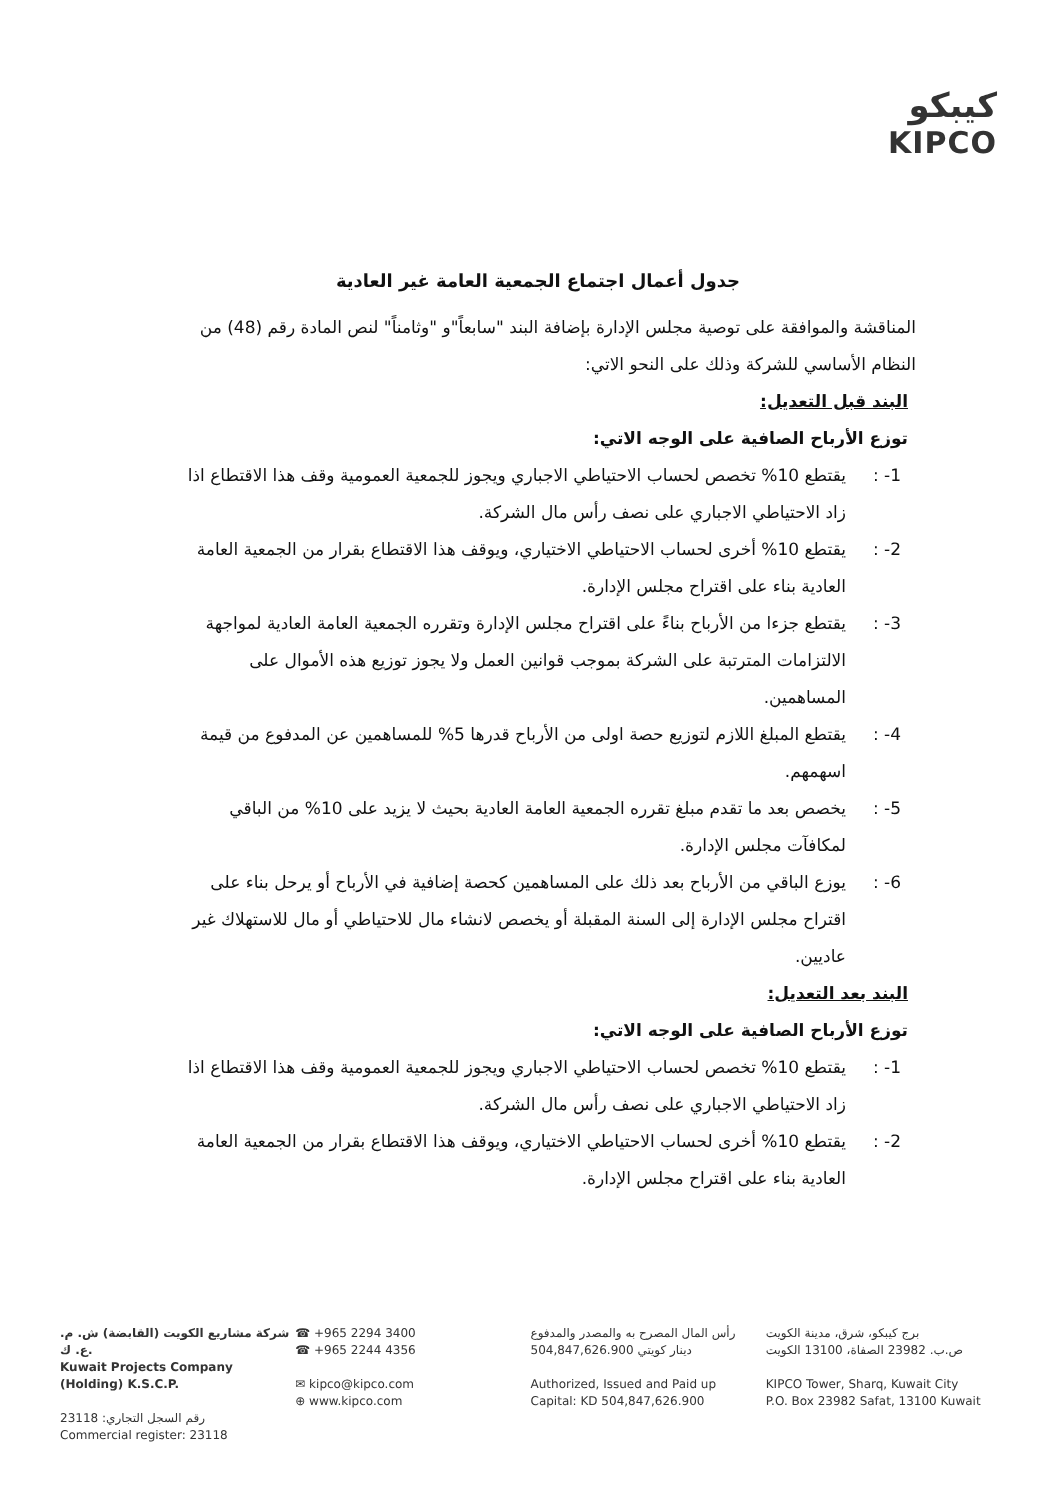كيبكو
KIPCO
جدول أعمال اجتماع الجمعية العامة غير العادية
المناقشة والموافقة على توصية مجلس الإدارة بإضافة البند "سابعاً"و "وثامناً" لنص المادة رقم (48) من النظام الأساسي للشركة وذلك على النحو الاتي:
البند قبل التعديل:
توزع الأرباح الصافية على الوجه الاتي:
1- : يقتطع 10% تخصص لحساب الاحتياطي الاجباري ويجوز للجمعية العمومية وقف هذا الاقتطاع اذا زاد الاحتياطي الاجباري على نصف رأس مال الشركة.
2- : يقتطع 10% أخرى لحساب الاحتياطي الاختياري، ويوقف هذا الاقتطاع بقرار من الجمعية العامة العادية بناء على اقتراح مجلس الإدارة.
3- : يقتطع جزءا من الأرباح بناءً على اقتراح مجلس الإدارة وتقرره الجمعية العامة العادية لمواجهة الالتزامات المترتبة على الشركة بموجب قوانين العمل ولا يجوز توزيع هذه الأموال على المساهمين.
4- : يقتطع المبلغ اللازم لتوزيع حصة اولى من الأرباح قدرها 5% للمساهمين عن المدفوع من قيمة اسهمهم.
5- : يخصص بعد ما تقدم مبلغ تقرره الجمعية العامة العادية بحيث لا يزيد على 10% من الباقي لمكافآت مجلس الإدارة.
6- : يوزع الباقي من الأرباح بعد ذلك على المساهمين كحصة إضافية في الأرباح أو يرحل بناء على اقتراح مجلس الإدارة إلى السنة المقبلة أو يخصص لانشاء مال للاحتياطي أو مال للاستهلاك غير عاديين.
البند بعد التعديل:
توزع الأرباح الصافية على الوجه الاتي:
1- : يقتطع 10% تخصص لحساب الاحتياطي الاجباري ويجوز للجمعية العمومية وقف هذا الاقتطاع اذا زاد الاحتياطي الاجباري على نصف رأس مال الشركة.
2- : يقتطع 10% أخرى لحساب الاحتياطي الاختياري، ويوقف هذا الاقتطاع بقرار من الجمعية العامة العادية بناء على اقتراح مجلس الإدارة.
شركة مشاريع الكويت (القابضة) ش. م. ع. ك.
Kuwait Projects Company (Holding) K.S.C.P.
رقم السجل التجاري: 23118
Commercial register: 23118
☎ +965 2294 3400
☎ +965 2244 4356
✉ kipco@kipco.com
⊕ www.kipco.com
رأس المال المصرح به والمصدر والمدفوع
504,847,626.900 دينار كويتي
Authorized, Issued and Paid up
Capital: KD 504,847,626.900
برج كيبكو، شرق، مدينة الكويت
ص.ب. 23982 الصفاة، 13100 الكويت
KIPCO Tower, Sharq, Kuwait City
P.O. Box 23982 Safat, 13100 Kuwait